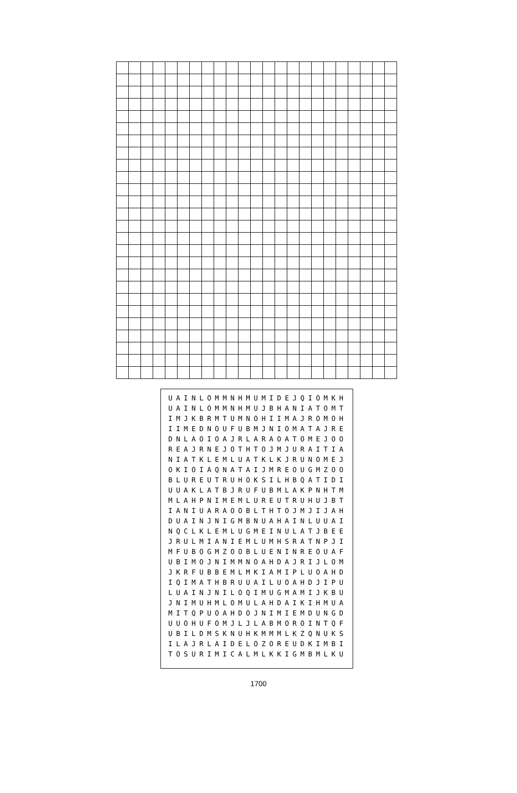UAINLOMMNHMUMIDEJQIOMKH
UAINLOMMNHMUJBHANIATOMT
IMJKBRMTUMNOHIIMAJROMOH
IIMEDNOUFUBMJNIOMATAJRE
DNLAOIOAJRLARAOATOMEJOO
REAJRNEJOTHTOJMJURAITIA
NIATKLEMLUATKLKJRUNOMEJ
OKIOIAQNATAIJMREOUGMZOO
BLUREUTRUHOKSILHBQATIDI
UUAKLATBJRUFUBMLAKPNHTM
MLAHPNIMEMLUREUTRUHUJBT
IANIUARAOOBLTHTOJMJIJAH
DUAINJNIGMBNUAHAINLUUAI
NQCLKLEMLUGMEINULATJBEE
JRULMIANIEMLUMHSRATNPJI
MFUBOGMZOOBLUENINREOUAF
UBIMOJNIMMNOAHDAJRIJLOM
JKRFUBBEMLMKIAMIPLUOAHD
IQIMATHBRUUAILUOAHDJIPU
LUAINJNILOQIMUGMAMIJKBU
JNIMUHMLOMULAHDAIKIHMUA
MITQPUOAHDOJNIMIEMDUNGD
UUOHUFOMJLJLABMOROINTQF
UBILDMSKNUHKMMMLKZQNUKS
ILAJRLAIDELOZOREUDKIMBI
TOSURIMICALMLKKIGMBMLKU
1700